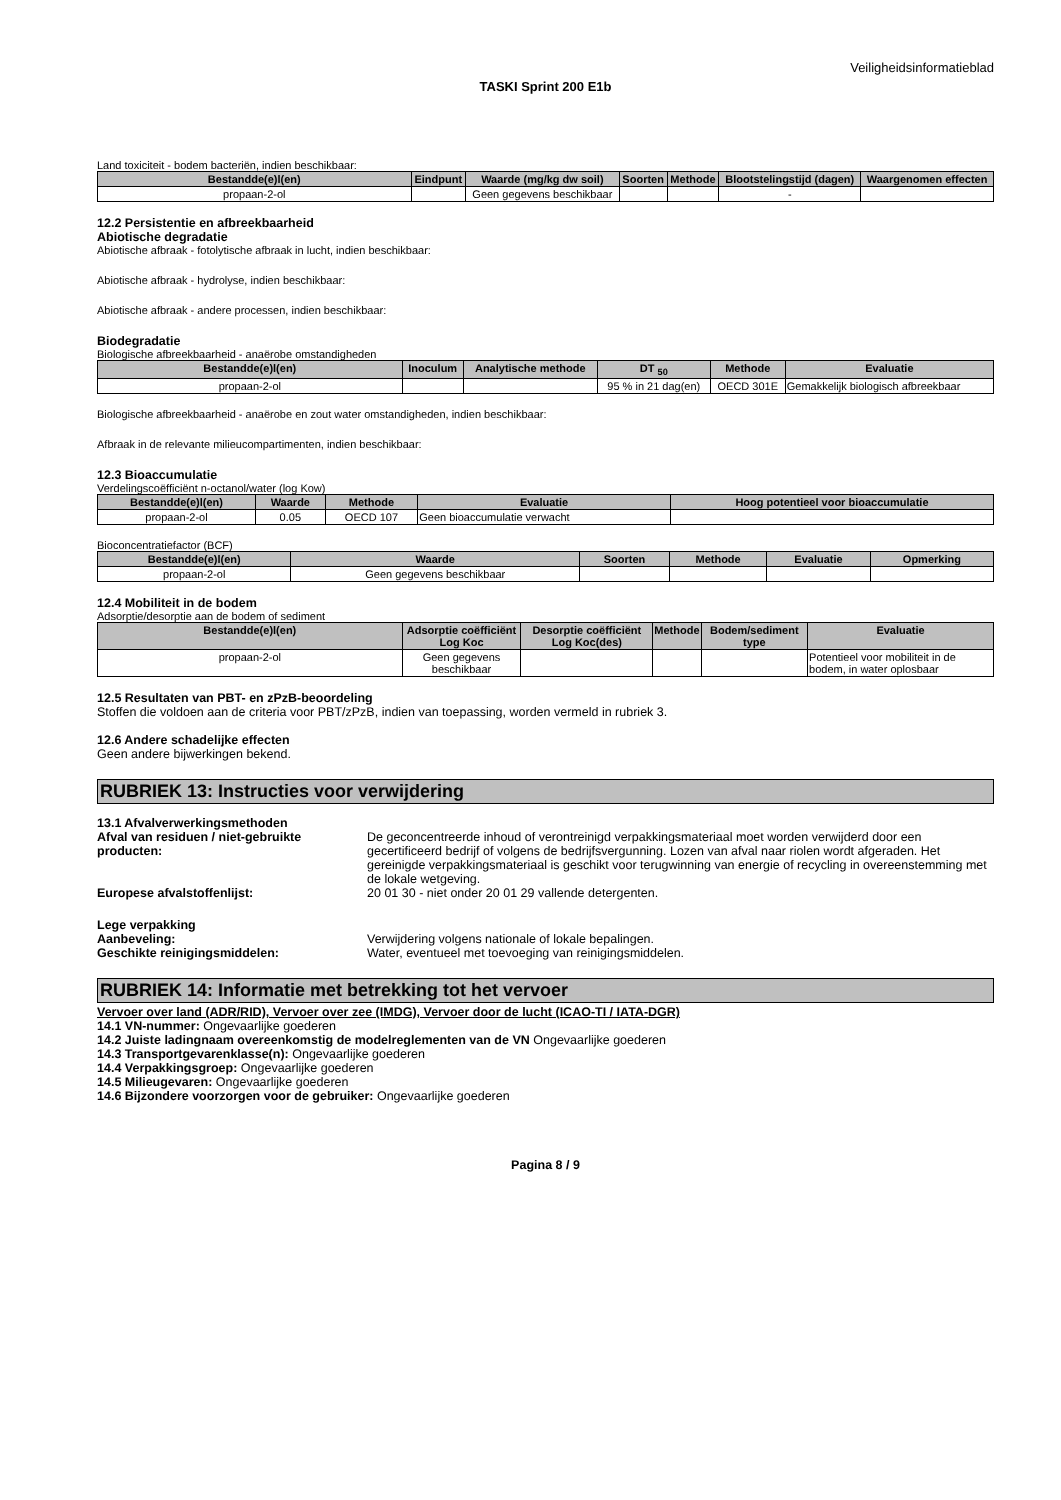Veiligheidsinformatieblad
TASKI Sprint 200 E1b
Land toxiciteit - bodem bacteriën, indien beschikbaar:
| Bestandde(e)l(en) | Eindpunt | Waarde (mg/kg dw soil) | Soorten | Methode | Blootstelingstijd (dagen) | Waargenomen effecten |
| --- | --- | --- | --- | --- | --- | --- |
| propaan-2-ol | | Geen gegevens beschikbaar | | | - | |
12.2 Persistentie en afbreekbaarheid
Abiotische degradatie
Abiotische afbraak - fotolytische afbraak in lucht, indien beschikbaar:
Abiotische afbraak - hydrolyse, indien beschikbaar:
Abiotische afbraak - andere processen, indien beschikbaar:
Biodegradatie
Biologische afbreekbaarheid - anaërobe omstandigheden
| Bestandde(e)l(en) | Inoculum | Analytische methode | DT <sub>50</sub> | Methode | Evaluatie |
| --- | --- | --- | --- | --- | --- |
| propaan-2-ol | | | 95 % in 21 dag(en) | OECD 301E | Gemakkelijk biologisch afbreekbaar |
Biologische afbreekbaarheid - anaërobe en zout water omstandigheden, indien beschikbaar:
Afbraak in de relevante milieucompartimenten, indien beschikbaar:
12.3 Bioaccumulatie
Verdelingscoëfficiënt n-octanol/water (log Kow)
| Bestandde(e)l(en) | Waarde | Methode | Evaluatie | Hoog potentieel voor bioaccumulatie |
| --- | --- | --- | --- | --- |
| propaan-2-ol | 0.05 | OECD 107 | Geen bioaccumulatie verwacht | |
Bioconcentratiefactor (BCF)
| Bestandde(e)l(en) | Waarde | Soorten | Methode | Evaluatie | Opmerking |
| --- | --- | --- | --- | --- | --- |
| propaan-2-ol | Geen gegevens beschikbaar | | | | |
12.4 Mobiliteit in de bodem
Adsorptie/desorptie aan de bodem of sediment
| Bestandde(e)l(en) | Adsorptie coëfficiënt Log Koc | Desorptie coëfficiënt Log Koc(des) | Methode | Bodem/sediment type | Evaluatie |
| --- | --- | --- | --- | --- | --- |
| propaan-2-ol | Geen gegevens beschikbaar | | | | Potentieel voor mobiliteit in de bodem, in water oplosbaar |
12.5 Resultaten van PBT- en zPzB-beoordeling
Stoffen die voldoen aan de criteria voor PBT/zPzB, indien van toepassing, worden vermeld in rubriek 3.
12.6 Andere schadelijke effecten
Geen andere bijwerkingen bekend.
RUBRIEK 13: Instructies voor verwijdering
13.1 Afvalverwerkingsmethoden
Afval van residuen / niet-gebruikte producten: De geconcentreerde inhoud of verontreinigd verpakkingsmateriaal moet worden verwijderd door een gecertificeerd bedrijf of volgens de bedrijfsvergunning. Lozen van afval naar riolen wordt afgeraden. Het gereinigde verpakkingsmateriaal is geschikt voor terugwinning van energie of recycling in overeenstemming met de lokale wetgeving.
Europese afvalstoffenlijst: 20 01 30 - niet onder 20 01 29 vallende detergenten.
Lege verpakking
Aanbeveling: Verwijdering volgens nationale of lokale bepalingen.
Geschikte reinigingsmiddelen: Water, eventueel met toevoeging van reinigingsmiddelen.
RUBRIEK 14: Informatie met betrekking tot het vervoer
Vervoer over land (ADR/RID), Vervoer over zee (IMDG), Vervoer door de lucht (ICAO-TI / IATA-DGR)
14.1 VN-nummer: Ongevaarlijke goederen
14.2 Juiste ladingnaam overeenkomstig de modelreglementen van de VN Ongevaarlijke goederen
14.3 Transportgevarenklasse(n): Ongevaarlijke goederen
14.4 Verpakkingsgroep: Ongevaarlijke goederen
14.5 Milieugevaren: Ongevaarlijke goederen
14.6 Bijzondere voorzorgen voor de gebruiker: Ongevaarlijke goederen
Pagina 8 / 9